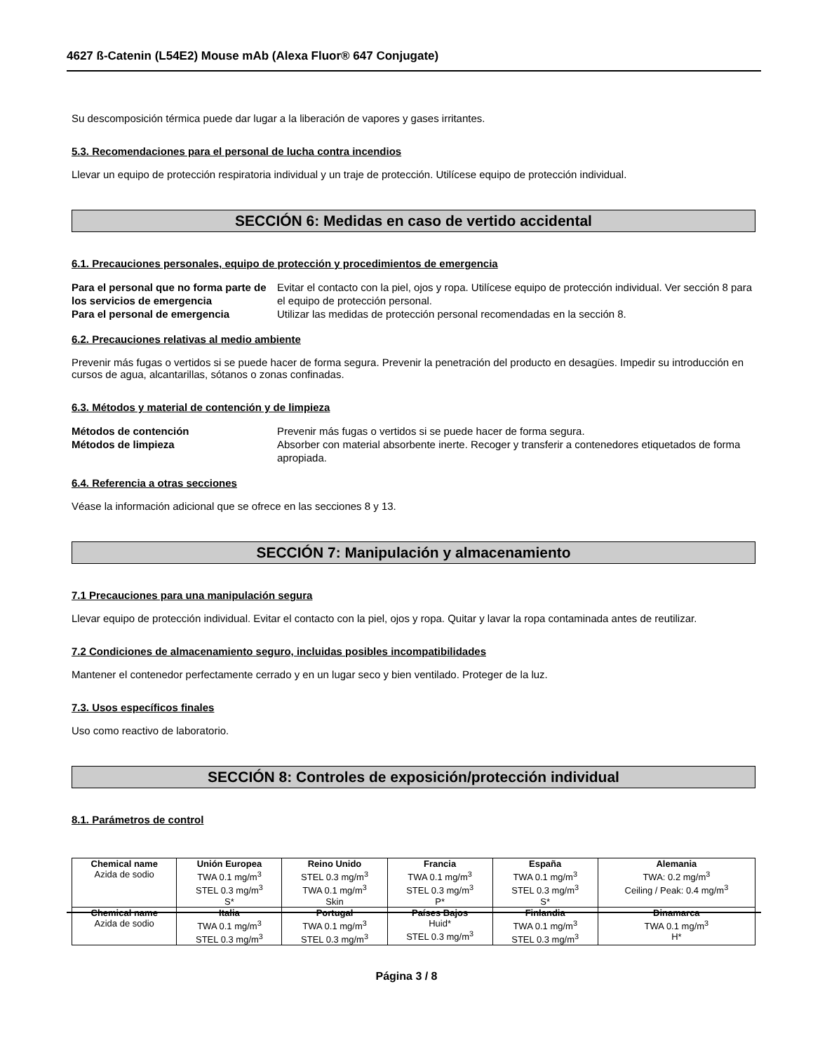4627 ß-Catenin (L54E2) Mouse mAb (Alexa Fluor® 647 Conjugate)
Su descomposición térmica puede dar lugar a la liberación de vapores y gases irritantes.
5.3. Recomendaciones para el personal de lucha contra incendios
Llevar un equipo de protección respiratoria individual y un traje de protección. Utilícese equipo de protección individual.
SECCIÓN 6: Medidas en caso de vertido accidental
6.1. Precauciones personales, equipo de protección y procedimientos de emergencia
Para el personal que no forma parte de los servicios de emergencia Evitar el contacto con la piel, ojos y ropa. Utilícese equipo de protección individual. Ver sección 8 para el equipo de protección personal.
Para el personal de emergencia Utilizar las medidas de protección personal recomendadas en la sección 8.
6.2. Precauciones relativas al medio ambiente
Prevenir más fugas o vertidos si se puede hacer de forma segura. Prevenir la penetración del producto en desagües. Impedir su introducción en cursos de agua, alcantarillas, sótanos o zonas confinadas.
6.3. Métodos y material de contención y de limpieza
Métodos de contención Prevenir más fugas o vertidos si se puede hacer de forma segura.
Métodos de limpieza Absorber con material absorbente inerte. Recoger y transferir a contenedores etiquetados de forma apropiada.
6.4. Referencia a otras secciones
Véase la información adicional que se ofrece en las secciones 8 y 13.
SECCIÓN 7: Manipulación y almacenamiento
7.1 Precauciones para una manipulación segura
Llevar equipo de protección individual. Evitar el contacto con la piel, ojos y ropa. Quitar y lavar la ropa contaminada antes de reutilizar.
7.2 Condiciones de almacenamiento seguro, incluidas posibles incompatibilidades
Mantener el contenedor perfectamente cerrado y en un lugar seco y bien ventilado. Proteger de la luz.
7.3. Usos específicos finales
Uso como reactivo de laboratorio.
SECCIÓN 8: Controles de exposición/protección individual
8.1. Parámetros de control
| Chemical name | Unión Europea | Reino Unido | Francia | España | Alemania |
| --- | --- | --- | --- | --- | --- |
| Azida de sodio | TWA 0.1 mg/m<sup>3</sup> STEL 0.3 mg/m<sup>3</sup> S* | STEL 0.3 mg/m<sup>3</sup> TWA 0.1 mg/m<sup>3</sup> Skin | TWA 0.1 mg/m<sup>3</sup> STEL 0.3 mg/m<sup>3</sup> P* | TWA 0.1 mg/m<sup>3</sup> STEL 0.3 mg/m<sup>3</sup> S* | TWA: 0.2 mg/m<sup>3</sup> Ceiling / Peak: 0.4 mg/m<sup>3</sup> |
| Chemical name | Italia | Portugal | Países Bajos | Finlandia | Dinamarca |
| Azida de sodio | TWA 0.1 mg/m<sup>3</sup> STEL 0.3 mg/m<sup>3</sup> | TWA 0.1 mg/m<sup>3</sup> STEL 0.3 mg/m<sup>3</sup> | Huid* STEL 0.3 mg/m<sup>3</sup> | TWA 0.1 mg/m<sup>3</sup> STEL 0.3 mg/m<sup>3</sup> | TWA 0.1 mg/m<sup>3</sup> H* |
Página 3 / 8